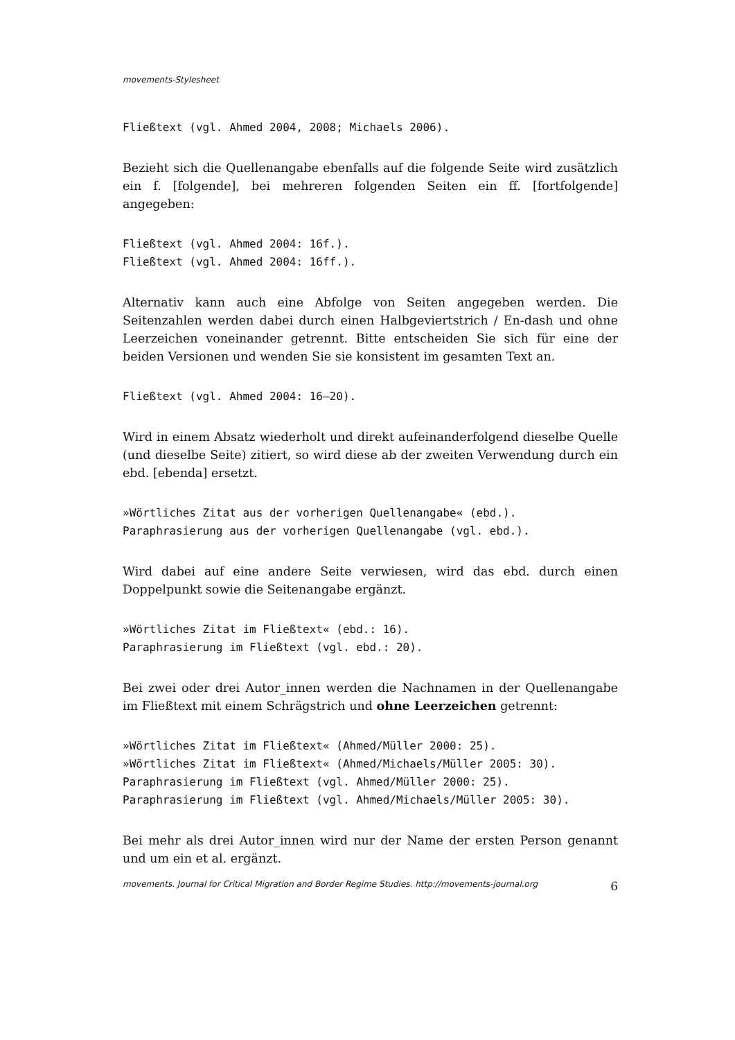movements-Stylesheet
Fließtext (vgl. Ahmed 2004, 2008; Michaels 2006).
Bezieht sich die Quellenangabe ebenfalls auf die folgende Seite wird zusätzlich ein f. [folgende], bei mehreren folgenden Seiten ein ff. [fortfolgende] angegeben:
Fließtext (vgl. Ahmed 2004: 16f.).
Fließtext (vgl. Ahmed 2004: 16ff.).
Alternativ kann auch eine Abfolge von Seiten angegeben werden. Die Seitenzahlen werden dabei durch einen Halbgeviertstrich / En-dash und ohne Leerzeichen voneinander getrennt. Bitte entscheiden Sie sich für eine der beiden Versionen und wenden Sie sie konsistent im gesamten Text an.
Fließtext (vgl. Ahmed 2004: 16–20).
Wird in einem Absatz wiederholt und direkt aufeinanderfolgend dieselbe Quelle (und dieselbe Seite) zitiert, so wird diese ab der zweiten Verwendung durch ein ebd. [ebenda] ersetzt.
»Wörtliches Zitat aus der vorherigen Quellenangabe« (ebd.).
Paraphrasierung aus der vorherigen Quellenangabe (vgl. ebd.).
Wird dabei auf eine andere Seite verwiesen, wird das ebd. durch einen Doppelpunkt sowie die Seitenangabe ergänzt.
»Wörtliches Zitat im Fließtext« (ebd.: 16).
Paraphrasierung im Fließtext (vgl. ebd.: 20).
Bei zwei oder drei Autor_innen werden die Nachnamen in der Quellenangabe im Fließtext mit einem Schrägstrich und ohne Leerzeichen getrennt:
»Wörtliches Zitat im Fließtext« (Ahmed/Müller 2000: 25).
»Wörtliches Zitat im Fließtext« (Ahmed/Michaels/Müller 2005: 30).
Paraphrasierung im Fließtext (vgl. Ahmed/Müller 2000: 25).
Paraphrasierung im Fließtext (vgl. Ahmed/Michaels/Müller 2005: 30).
Bei mehr als drei Autor_innen wird nur der Name der ersten Person genannt und um ein et al. ergänzt.
movements. Journal for Critical Migration and Border Regime Studies. http://movements-journal.org 6